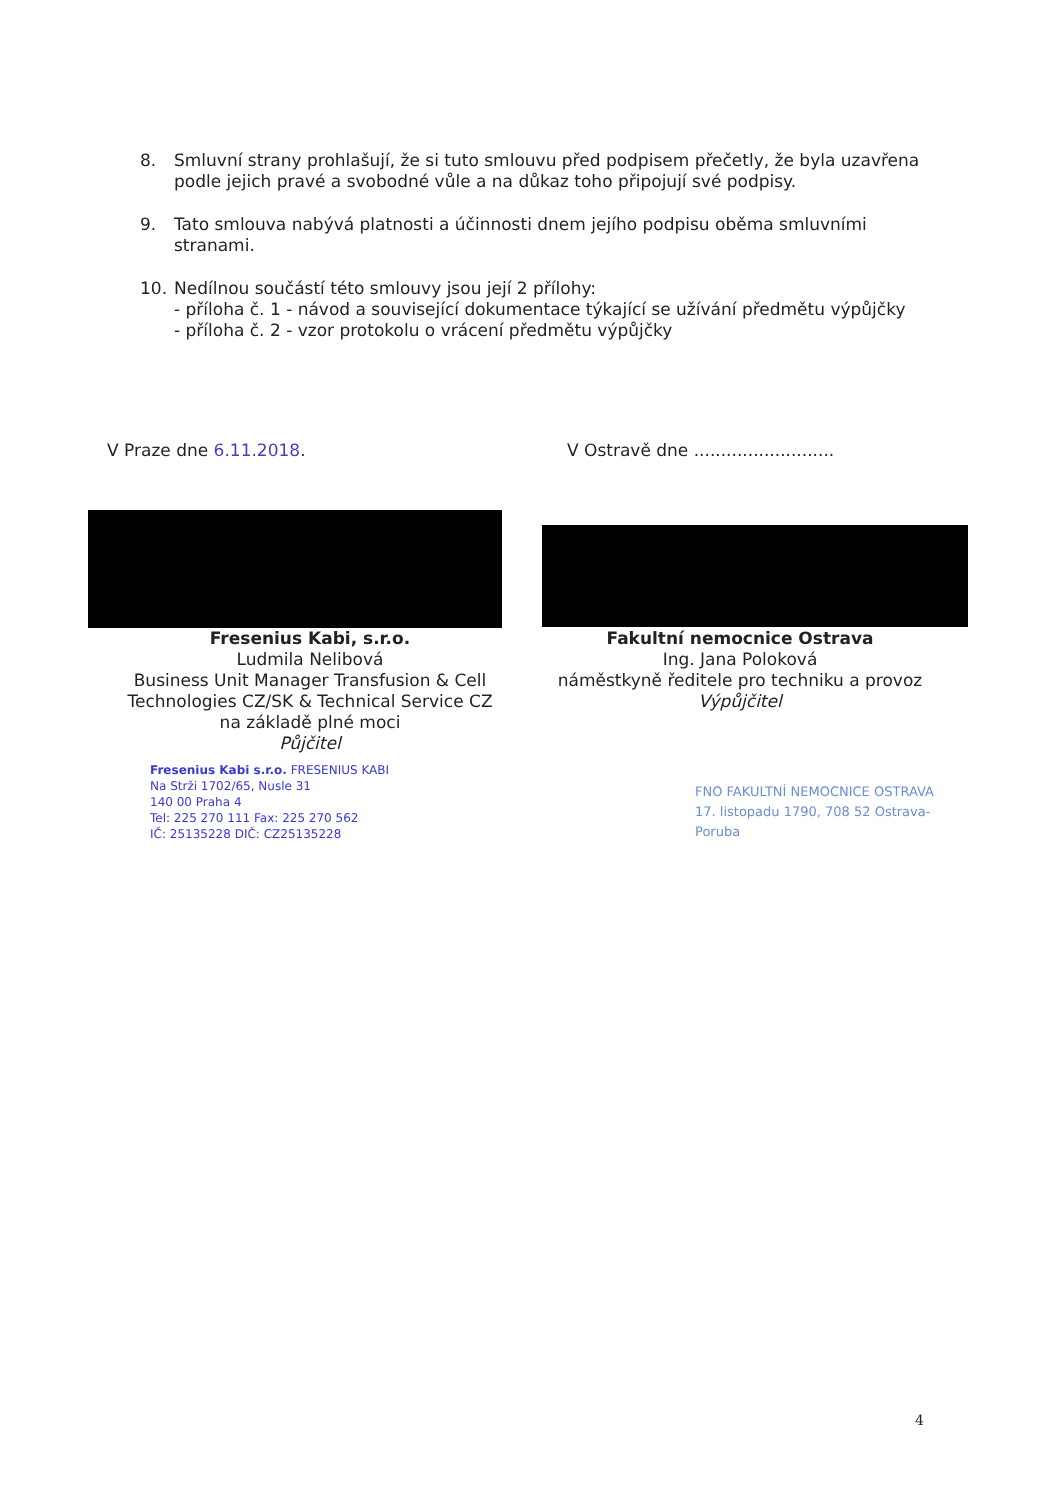8. Smluvní strany prohlašují, že si tuto smlouvu před podpisem přečetly, že byla uzavřena podle jejich pravé a svobodné vůle a na důkaz toho připojují své podpisy.
9. Tato smlouva nabývá platnosti a účinnosti dnem jejího podpisu oběma smluvními stranami.
10. Nedílnou součástí této smlouvy jsou její 2 přílohy:
- příloha č. 1 - návod a související dokumentace týkající se užívání předmětu výpůjčky
- příloha č. 2 - vzor protokolu o vrácení předmětu výpůjčky
V Praze dne 6.11.2018. V Ostravě dne ..........................
Fresenius Kabi, s.r.o.
Ludmila Nelibová
Business Unit Manager Transfusion & Cell Technologies CZ/SK & Technical Service CZ
na základě plné moci
Půjčitel
Fresenius Kabi s.r.o. FRESENIUS KABI
Na Strži 1702/65, Nusle 31
140 00 Praha 4
Tel: 225 270 111 Fax: 225 270 562
IČ: 25135228 DIČ: CZ25135228
Fakultní nemocnice Ostrava
Ing. Jana Poloková
náměstkyně ředitele pro techniku a provoz
Výpůjčitel
FNO FAKULTNÍ NEMOCNICE OSTRAVA
17. listopadu 1790, 708 52 Ostrava-Poruba
4